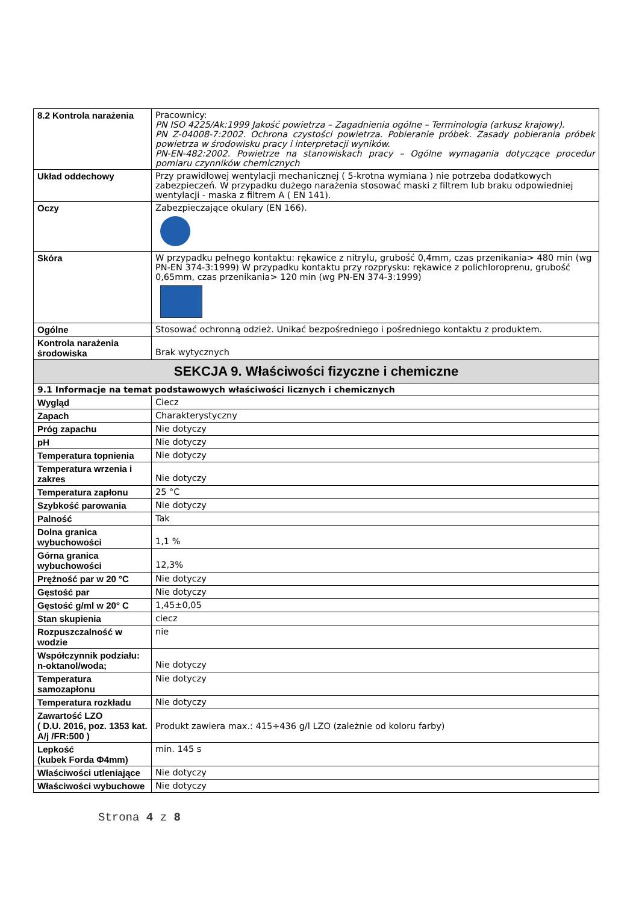| 8.2 Kontrola narażenia | Pracownicy: PN ISO 4225/Ak:1999 Jakość powietrza – Zagadnienia ogólne – Terminologia (arkusz krajowy). PN Z-04008-7:2002. Ochrona czystości powietrza. Pobieranie próbek. Zasady pobierania próbek powietrza w środowisku pracy i interpretacji wyników. PN-EN-482:2002. Powietrze na stanowiskach pracy – Ogólne wymagania dotyczące procedur pomiaru czynników chemicznych |
| Układ oddechowy | Przy prawidłowej wentylacji mechanicznej ( 5-krotna wymiana ) nie potrzeba dodatkowych zabezpieczeń. W przypadku dużego narażenia stosować maski z filtrem lub braku odpowiedniej wentylacji - maska z filtrem A ( EN 141). |
| Oczy | Zabezpieczające okulary (EN 166). |
| Skóra | W przypadku pełnego kontaktu: rękawice z nitrylu, grubość 0,4mm, czas przenikania> 480 min (wg PN-EN 374-3:1999) W przypadku kontaktu przy rozprysku: rękawice z polichloroprenu, grubość 0,65mm, czas przenikania> 120 min (wg PN-EN 374-3:1999) |
| Ogólne | Stosować ochronną odzież. Unikać bezpośredniego i pośredniego kontaktu z produktem. |
| Kontrola narażenia środowiska | Brak wytycznych |
| SEKCJA 9. Właściwości fizyczne i chemiczne | |
| 9.1 Informacje na temat podstawowych właściwości licznych i chemicznych | |
| Wygląd | Ciecz |
| Zapach | Charakterystyczny |
| Próg zapachu | Nie dotyczy |
| pH | Nie dotyczy |
| Temperatura topnienia | Nie dotyczy |
| Temperatura wrzenia i zakres | Nie dotyczy |
| Temperatura zapłonu | 25 °C |
| Szybkość parowania | Nie dotyczy |
| Palność | Tak |
| Dolna granica wybuchowości | 1,1 % |
| Górna granica wybuchowości | 12,3% |
| Prężność par w 20 °C | Nie dotyczy |
| Gęstość par | Nie dotyczy |
| Gęstość g/ml w 20° C | 1,45±0,05 |
| Stan skupienia | ciecz |
| Rozpuszczalność w wodzie | nie |
| Współczynnik podziału: n-oktanol/woda; | Nie dotyczy |
| Temperatura samozapłonu | Nie dotyczy |
| Temperatura rozkładu | Nie dotyczy |
| Zawartość LZO ( D.U. 2016, poz. 1353 kat. A/j /FR:500 ) | Produkt zawiera max.: 415÷436 g/l LZO (zależnie od koloru farby) |
| Lepkość (kubek Forda Φ4mm) | min. 145 s |
| Właściwości utleniające | Nie dotyczy |
| Właściwości wybuchowe | Nie dotyczy |
Strona 4 z 8